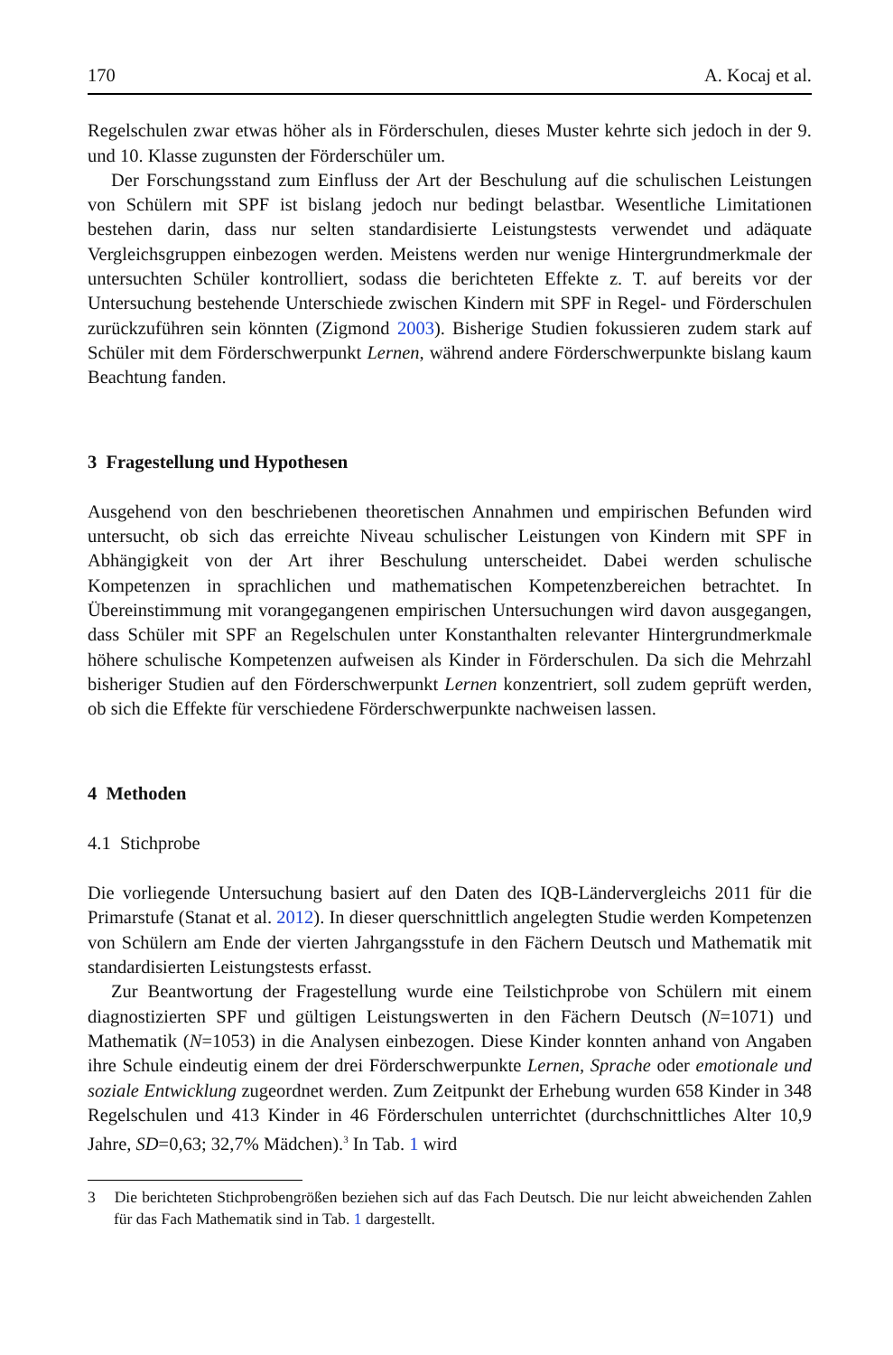170 A. Kocaj et al.
Regelschulen zwar etwas höher als in Förderschulen, dieses Muster kehrte sich jedoch in der 9. und 10. Klasse zugunsten der Förderschüler um.
Der Forschungsstand zum Einfluss der Art der Beschulung auf die schulischen Leistungen von Schülern mit SPF ist bislang jedoch nur bedingt belastbar. Wesentliche Limitationen bestehen darin, dass nur selten standardisierte Leistungstests verwendet und adäquate Vergleichsgruppen einbezogen werden. Meistens werden nur wenige Hintergrundmerkmale der untersuchten Schüler kontrolliert, sodass die berichteten Effekte z. T. auf bereits vor der Untersuchung bestehende Unterschiede zwischen Kindern mit SPF in Regel- und Förderschulen zurückzuführen sein könnten (Zigmond 2003). Bisherige Studien fokussieren zudem stark auf Schüler mit dem Förderschwerpunkt Lernen, während andere Förderschwerpunkte bislang kaum Beachtung fanden.
3 Fragestellung und Hypothesen
Ausgehend von den beschriebenen theoretischen Annahmen und empirischen Befunden wird untersucht, ob sich das erreichte Niveau schulischer Leistungen von Kindern mit SPF in Abhängigkeit von der Art ihrer Beschulung unterscheidet. Dabei werden schulische Kompetenzen in sprachlichen und mathematischen Kompetenzbereichen betrachtet. In Übereinstimmung mit vorangegangenen empirischen Untersuchungen wird davon ausgegangen, dass Schüler mit SPF an Regelschulen unter Konstanthalten relevanter Hintergrundmerkmale höhere schulische Kompetenzen aufweisen als Kinder in Förderschulen. Da sich die Mehrzahl bisheriger Studien auf den Förderschwerpunkt Lernen konzentriert, soll zudem geprüft werden, ob sich die Effekte für verschiedene Förderschwerpunkte nachweisen lassen.
4 Methoden
4.1 Stichprobe
Die vorliegende Untersuchung basiert auf den Daten des IQB-Ländervergleichs 2011 für die Primarstufe (Stanat et al. 2012). In dieser querschnittlich angelegten Studie werden Kompetenzen von Schülern am Ende der vierten Jahrgangsstufe in den Fächern Deutsch und Mathematik mit standardisierten Leistungstests erfasst.
Zur Beantwortung der Fragestellung wurde eine Teilstichprobe von Schülern mit einem diagnostizierten SPF und gültigen Leistungswerten in den Fächern Deutsch (N=1071) und Mathematik (N=1053) in die Analysen einbezogen. Diese Kinder konnten anhand von Angaben ihre Schule eindeutig einem der drei Förderschwerpunkte Lernen, Sprache oder emotionale und soziale Entwicklung zugeordnet werden. Zum Zeitpunkt der Erhebung wurden 658 Kinder in 348 Regelschulen und 413 Kinder in 46 Förderschulen unterrichtet (durchschnittliches Alter 10,9 Jahre, SD=0,63; 32,7% Mädchen).<sup>3</sup> In Tab. 1 wird
3 Die berichteten Stichprobengrößen beziehen sich auf das Fach Deutsch. Die nur leicht abweichenden Zahlen für das Fach Mathematik sind in Tab. 1 dargestellt.